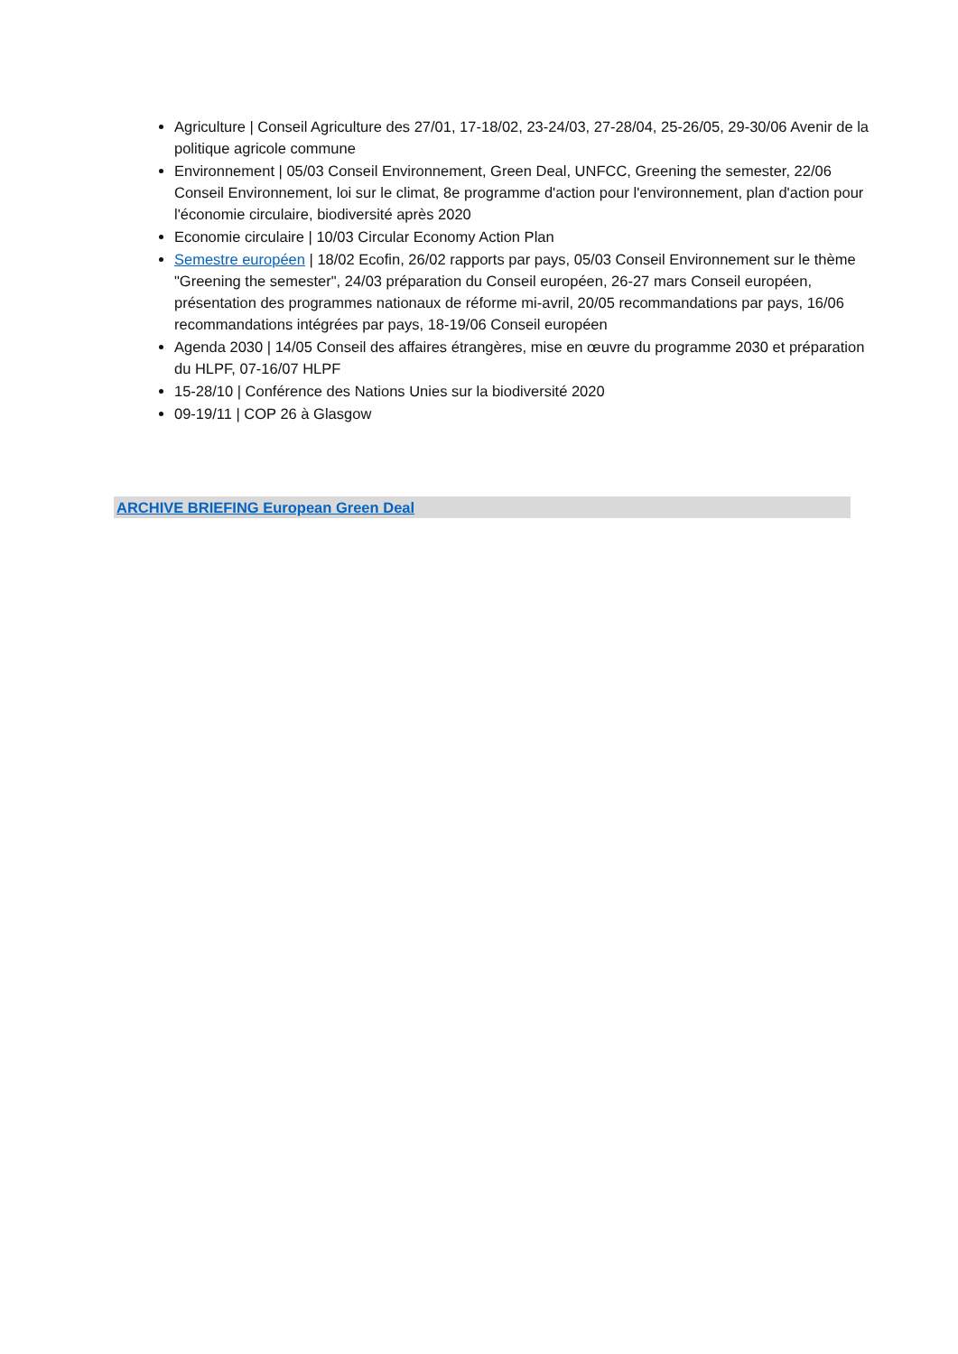Agriculture | Conseil Agriculture des 27/01, 17-18/02, 23-24/03, 27-28/04, 25-26/05, 29-30/06 Avenir de la politique agricole commune
Environnement | 05/03 Conseil Environnement, Green Deal, UNFCC, Greening the semester, 22/06 Conseil Environnement, loi sur le climat, 8e programme d'action pour l'environnement, plan d'action pour l'économie circulaire, biodiversité après 2020
Economie circulaire | 10/03 Circular Economy Action Plan
Semestre européen | 18/02 Ecofin, 26/02 rapports par pays, 05/03 Conseil Environnement sur le thème "Greening the semester", 24/03 préparation du Conseil européen, 26-27 mars Conseil européen, présentation des programmes nationaux de réforme mi-avril, 20/05 recommandations par pays, 16/06 recommandations intégrées par pays, 18-19/06 Conseil européen
Agenda 2030 | 14/05 Conseil des affaires étrangères, mise en œuvre du programme 2030 et préparation du HLPF, 07-16/07 HLPF
15-28/10 | Conférence des Nations Unies sur la biodiversité 2020
09-19/11 | COP 26 à Glasgow
ARCHIVE BRIEFING European Green Deal